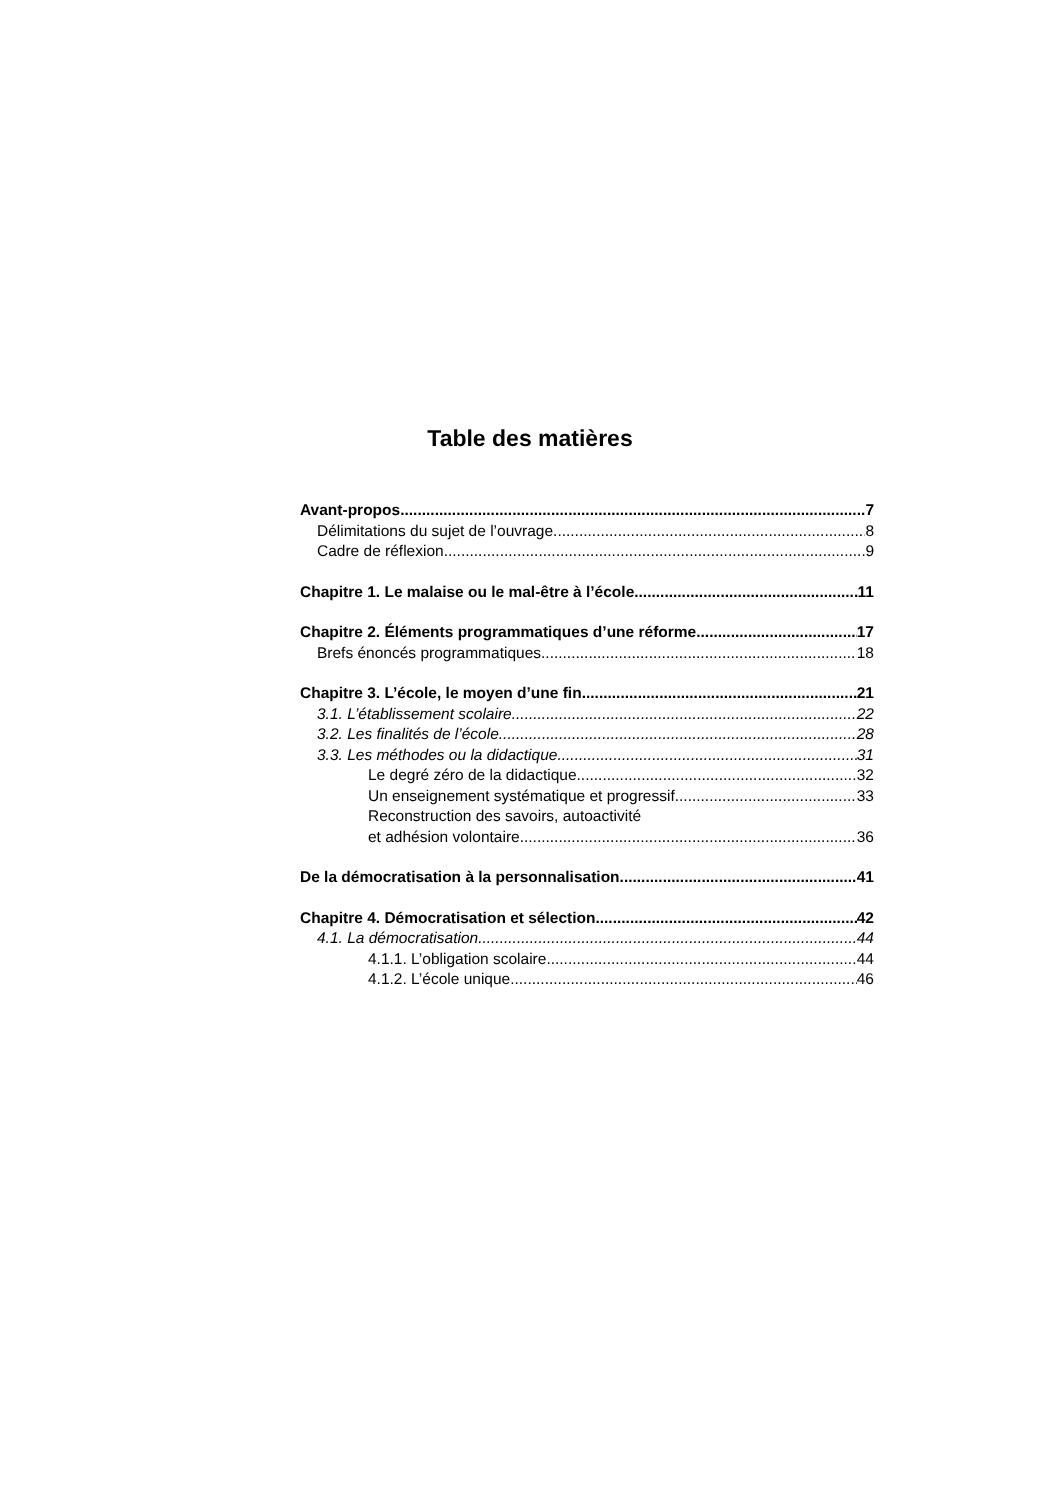Table des matières
Avant-propos 7
Délimitations du sujet de l’ouvrage 8
Cadre de réflexion 9
Chapitre 1. Le malaise ou le mal-être à l’école 11
Chapitre 2. Éléments programmatiques d’une réforme 17
Brefs énoncés programmatiques 18
Chapitre 3. L’école, le moyen d’une fin 21
3.1. L’établissement scolaire 22
3.2. Les finalités de l’école 28
3.3. Les méthodes ou la didactique 31
Le degré zéro de la didactique 32
Un enseignement systématique et progressif 33
Reconstruction des savoirs, autoactivité
et adhésion volontaire 36
De la démocratisation à la personnalisation 41
Chapitre 4. Démocratisation et sélection 42
4.1. La démocratisation 44
4.1.1. L’obligation scolaire 44
4.1.2. L’école unique 46